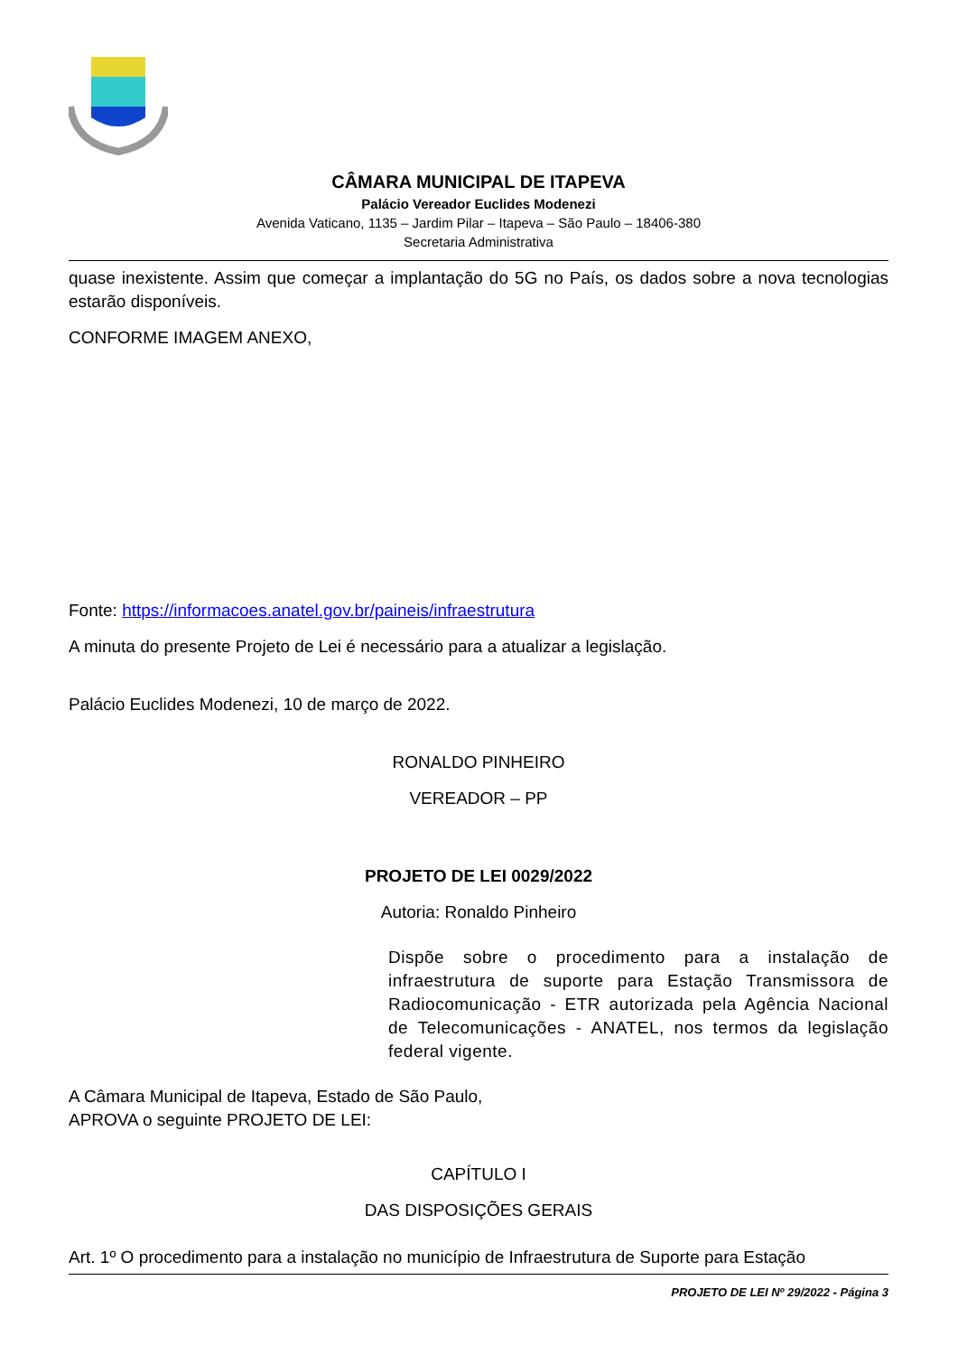CÂMARA MUNICIPAL DE ITAPEVA
Palácio Vereador Euclides Modenezi
Avenida Vaticano, 1135 – Jardim Pilar – Itapeva – São Paulo – 18406-380
Secretaria Administrativa
quase inexistente. Assim que começar a implantação do 5G no País, os dados sobre a nova tecnologias estarão disponíveis.
CONFORME IMAGEM ANEXO,
Fonte: https://informacoes.anatel.gov.br/paineis/infraestrutura
A minuta do presente Projeto de Lei é necessário para a atualizar a legislação.
Palácio Euclides Modenezi, 10 de março de 2022.
RONALDO PINHEIRO
VEREADOR – PP
PROJETO DE LEI 0029/2022
Autoria: Ronaldo Pinheiro
Dispõe sobre o procedimento para a instalação de infraestrutura de suporte para Estação Transmissora de Radiocomunicação - ETR autorizada pela Agência Nacional de Telecomunicações - ANATEL, nos termos da legislação federal vigente.
A Câmara Municipal de Itapeva, Estado de São Paulo, APROVA o seguinte PROJETO DE LEI:
CAPÍTULO I
DAS DISPOSIÇÕES GERAIS
Art. 1º O procedimento para a instalação no município de Infraestrutura de Suporte para Estação
PROJETO DE LEI Nº 29/2022 - Página 3